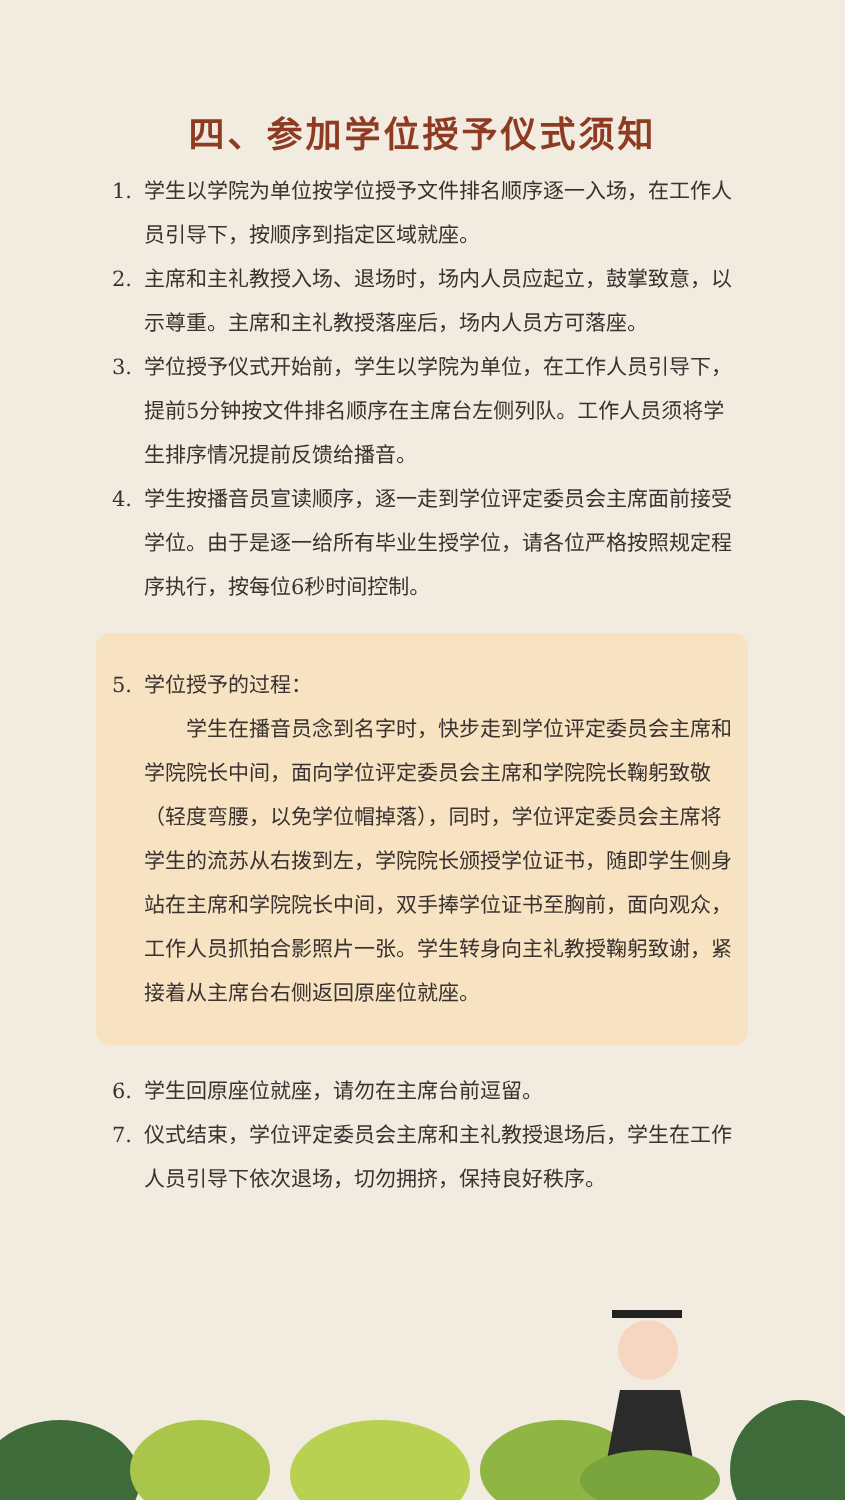四、参加学位授予仪式须知
1. 学生以学院为单位按学位授予文件排名顺序逐一入场，在工作人员引导下，按顺序到指定区域就座。
2. 主席和主礼教授入场、退场时，场内人员应起立，鼓掌致意，以示尊重。主席和主礼教授落座后，场内人员方可落座。
3. 学位授予仪式开始前，学生以学院为单位，在工作人员引导下，提前5分钟按文件排名顺序在主席台左侧列队。工作人员须将学生排序情况提前反馈给播音。
4. 学生按播音员宣读顺序，逐一走到学位评定委员会主席面前接受学位。由于是逐一给所有毕业生授学位，请各位严格按照规定程序执行，按每位6秒时间控制。
5. 学位授予的过程：
学生在播音员念到名字时，快步走到学位评定委员会主席和学院院长中间，面向学位评定委员会主席和学院院长鞠躬致敬（轻度弯腰，以免学位帽掉落），同时，学位评定委员会主席将学生的流苏从右拨到左，学院院长颁授学位证书，随即学生侧身站在主席和学院院长中间，双手捧学位证书至胸前，面向观众，工作人员抓拍合影照片一张。学生转身向主礼教授鞠躬致谢，紧接着从主席台右侧返回原座位就座。
6. 学生回原座位就座，请勿在主席台前逗留。
7. 仪式结束，学位评定委员会主席和主礼教授退场后，学生在工作人员引导下依次退场，切勿拥挤，保持良好秩序。